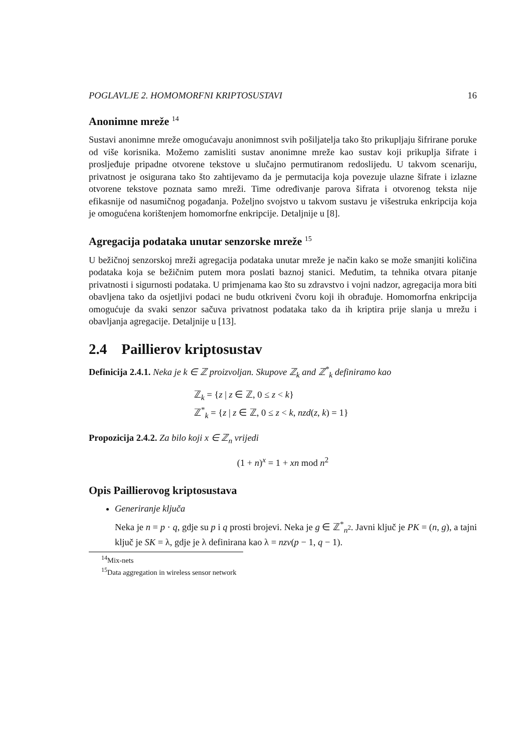POGLAVLJE 2. HOMOMORFNI KRIPTOSUSTAVI 16
Anonimne mreže <sup>14</sup>
Sustavi anonimne mreže omogućavaju anonimnost svih pošiljatelja tako što prikupljaju šifrirane poruke od više korisnika. Možemo zamisliti sustav anonimne mreže kao sustav koji prikuplja šifrate i prosljeđuje pripadne otvorene tekstove u slučajno permutiranom redoslijedu. U takvom scenariju, privatnost je osigurana tako što zahtijevamo da je permutacija koja povezuje ulazne šifrate i izlazne otvorene tekstove poznata samo mreži. Time određivanje parova šifrata i otvorenog teksta nije efikasnije od nasumičnog pogađanja. Poželjno svojstvo u takvom sustavu je višestruka enkripcija koja je omogućena korištenjem homomorfne enkripcije. Detaljnije u [8].
Agregacija podataka unutar senzorske mreže <sup>15</sup>
U bežičnoj senzorskoj mreži agregacija podataka unutar mreže je način kako se može smanjiti količina podataka koja se bežičnim putem mora poslati baznoj stanici. Međutim, ta tehnika otvara pitanje privatnosti i sigurnosti podataka. U primjenama kao što su zdravstvo i vojni nadzor, agregacija mora biti obavljena tako da osjetljivi podaci ne budu otkriveni čvoru koji ih obrađuje. Homomorfna enkripcija omogućuje da svaki senzor sačuva privatnost podataka tako da ih kriptira prije slanja u mrežu i obavljanja agregacije. Detaljnije u [13].
2.4 Paillierov kriptosustav
Definicija 2.4.1. Neka je k ∈ ℤ proizvoljan. Skupove ℤ<sub>k</sub> and ℤ<sup>*</sup><sub>k</sub> definiramo kao
ℤ<sub>k</sub> = {z | z ∈ ℤ, 0 ≤ z < k}
ℤ<sup>*</sup><sub>k</sub> = {z | z ∈ ℤ, 0 ≤ z < k, nzd(z, k) = 1}
Propozicija 2.4.2. Za bilo koji x ∈ ℤ<sub>n</sub> vrijedi
(1 + n)<sup>x</sup> = 1 + xn mod n<sup>2</sup>
Opis Paillierovog kriptosustava
Generiranje ključa
Neka je n = p · q, gdje su p i q prosti brojevi. Neka je g ∈ ℤ<sup>*</sup><sub>n<sup>2</sup></sub>. Javni ključ je PK = (n, g), a tajni ključ je SK = λ, gdje je λ definirana kao λ = nzv(p − 1, q − 1).
<sup>14</sup> Mix-nets
<sup>15</sup> Data aggregation in wireless sensor network